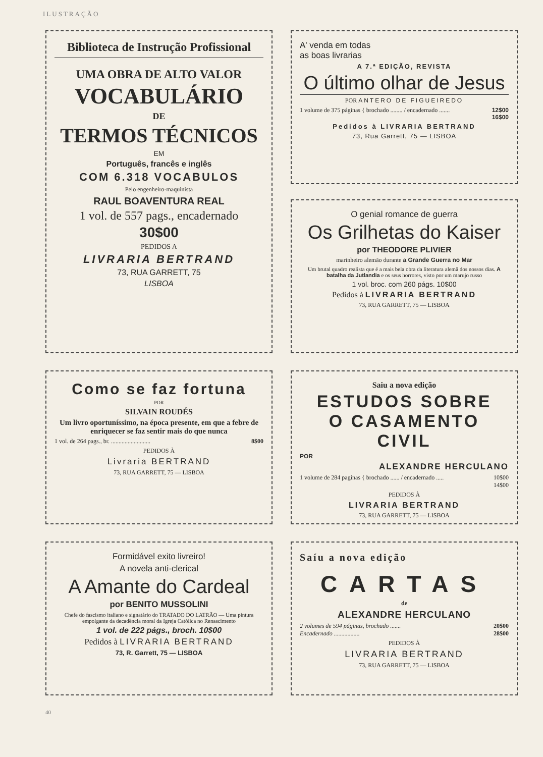ILUSTRAÇÃO
Biblioteca de Instrução Profissional
UMA OBRA DE ALTO VALOR
VOCABULÁRIO
DE
TERMOS TÉCNICOS
EM
Português, francês e inglês
COM 6.318 VOCABULOS
Pelo engenheiro-maquinista
RAUL BOAVENTURA REAL
1 vol. de 557 pags., encadernado
30$00
PEDIDOS A
LIVRARIA BERTRAND
73, RUA GARRETT, 75
LISBOA
A' venda em todas
as boas livrarias
A 7.ª EDIÇÃO, REVISTA
O último olhar de Jesus
POR ANTERO DE FIGUEIREDO
1 volume de 375 páginas { brochado ........ / encadernado ....... 12$00
16$00
Pedidos à LIVRARIA BERTRAND
73, Rua Garrett, 75 — LISBOA
O genial romance de guerra
Os Grilhetas do Kaiser
por THEODORE PLIVIER
marinheiro alemão durante a Grande Guerra no Mar
Um brutal quadro realista que é a mais bela obra da literatura alemã dos nossos dias. A batalha da Jutlandia e os seus horrores, visto por um marujo russo
1 vol. broc. com 260 págs. 10$00
Pedidos à LIVRARIA BERTRAND
73, RUA GARRETT, 75 — LISBOA
Como se faz fortuna
POR
SILVAIN ROUDÉS
Um livro oportuníssimo, na época presente, em que a febre de enriquecer se faz sentir mais do que nunca
1 vol. de 264 pags., br. .......................... 8$00
PEDIDOS À
Livraria BERTRAND
73, RUA GARRETT, 75 — LISBOA
Saiu a nova edição
ESTUDOS SOBRE
O CASAMENTO CIVIL
POR
ALEXANDRE HERCULANO
1 volume de 284 paginas { brochado ...... / encadernado ..... 10$00
14$00
PEDIDOS À
LIVRARIA BERTRAND
73, RUA GARRETT, 75 — LISBOA
Formidável exito livreiro!
A novela anti-clerical
A Amante do Cardeal
por BENITO MUSSOLINI
Chefe do fascismo italiano e signatário do TRATADO DO LATRÃO — Uma pintura empolgante da decadência moral da Igreja Católica no Renascimento
1 vol. de 222 págs., broch. 10$00
Pedidos à LIVRARIA BERTRAND
73, R. Garrett, 75 — LISBOA
Saíu a nova edição
CARTAS
de
ALEXANDRE HERCULANO
2 volumes de 594 páginas, brochado ....... 20$00
Encadernado ................. 28$00
PEDIDOS À
LIVRARIA BERTRAND
73, RUA GARRETT, 75 — LISBOA
40